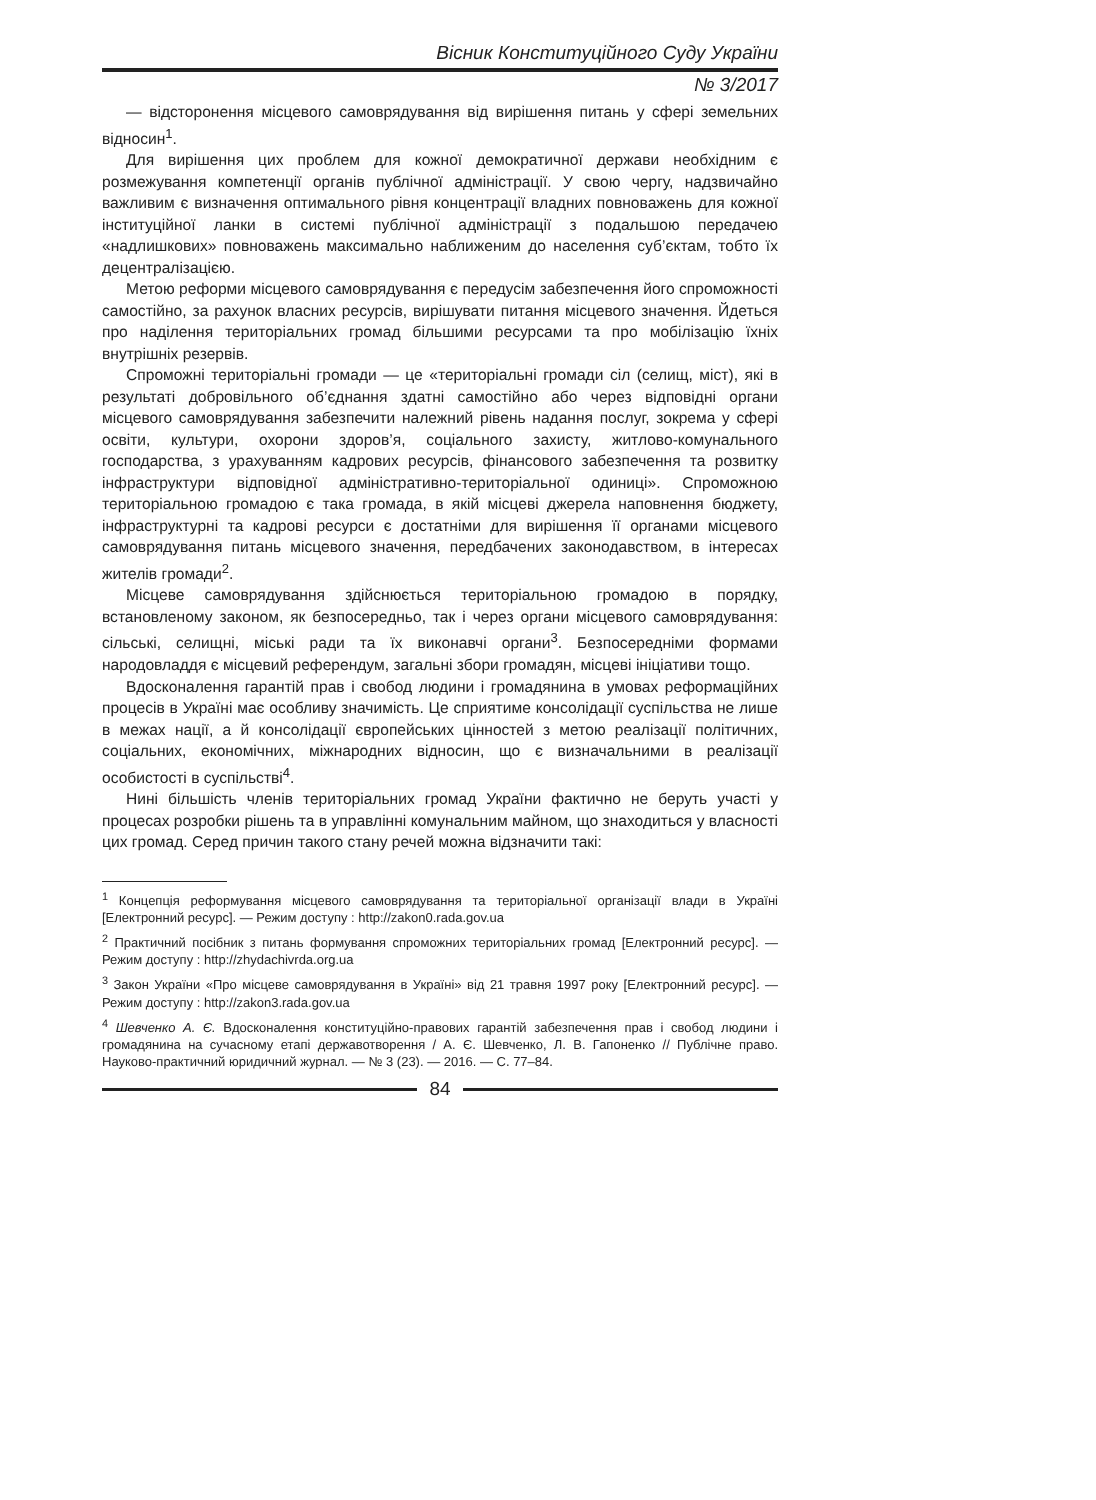Вісник Конституційного Суду України
№ 3/2017
— відсторонення місцевого самоврядування від вирішення питань у сфері земельних відносин<sup>1</sup>.
Для вирішення цих проблем для кожної демократичної держави необхідним є розмежування компетенції органів публічної адміністрації. У свою чергу, надзвичайно важливим є визначення оптимального рівня концентрації владних повноважень для кожної інституційної ланки в системі публічної адміністрації з подальшою передачею «надлишкових» повноважень максимально наближеним до населення суб’єктам, тобто їх децентралізацією.
Метою реформи місцевого самоврядування є передусім забезпечення його спроможності самостійно, за рахунок власних ресурсів, вирішувати питання місцевого значення. Йдеться про наділення територіальних громад більшими ресурсами та про мобілізацію їхніх внутрішніх резервів.
Спроможні територіальні громади — це «територіальні громади сіл (селищ, міст), які в результаті добровільного об’єднання здатні самостійно або через відповідні органи місцевого самоврядування забезпечити належний рівень надання послуг, зокрема у сфері освіти, культури, охорони здоров’я, соціального захисту, житлово-комунального господарства, з урахуванням кадрових ресурсів, фінансового забезпечення та розвитку інфраструктури відповідної адміністративно-територіальної одиниці». Спроможною територіальною громадою є така громада, в якій місцеві джерела наповнення бюджету, інфраструктурні та кадрові ресурси є достатніми для вирішення її органами місцевого самоврядування питань місцевого значення, передбачених законодавством, в інтересах жителів громади<sup>2</sup>.
Місцеве самоврядування здійснюється територіальною громадою в порядку, встановленому законом, як безпосередньо, так і через органи місцевого самоврядування: сільські, селищні, міські ради та їх виконавчі органи<sup>3</sup>. Безпосередніми формами народовладдя є місцевий референдум, загальні збори громадян, місцеві ініціативи тощо.
Вдосконалення гарантій прав і свобод людини і громадянина в умовах реформаційних процесів в Україні має особливу значимість. Це сприятиме консолідації суспільства не лише в межах нації, а й консолідації європейських цінностей з метою реалізації політичних, соціальних, економічних, міжнародних відносин, що є визначальними в реалізації особистості в суспільстві<sup>4</sup>.
Нині більшість членів територіальних громад України фактично не беруть участі у процесах розробки рішень та в управлінні комунальним майном, що знаходиться у власності цих громад. Серед причин такого стану речей можна відзначити такі:
<sup>1</sup> Концепція реформування місцевого самоврядування та територіальної організації влади в Україні [Електронний ресурс]. — Режим доступу : http://zakon0.rada.gov.ua
<sup>2</sup> Практичний посібник з питань формування спроможних територіальних громад [Електронний ресурс]. — Режим доступу : http://zhydachivrda.org.ua
<sup>3</sup> Закон України «Про місцеве самоврядування в Україні» від 21 травня 1997 року [Електронний ресурс]. — Режим доступу : http://zakon3.rada.gov.ua
<sup>4</sup> Шевченко А. Є. Вдосконалення конституційно-правових гарантій забезпечення прав і свобод людини і громадянина на сучасному етапі державотворення / А. Є. Шевченко, Л. В. Гапоненко // Публічне право. Науково-практичний юридичний журнал. — № 3 (23). — 2016. — С. 77–84.
84